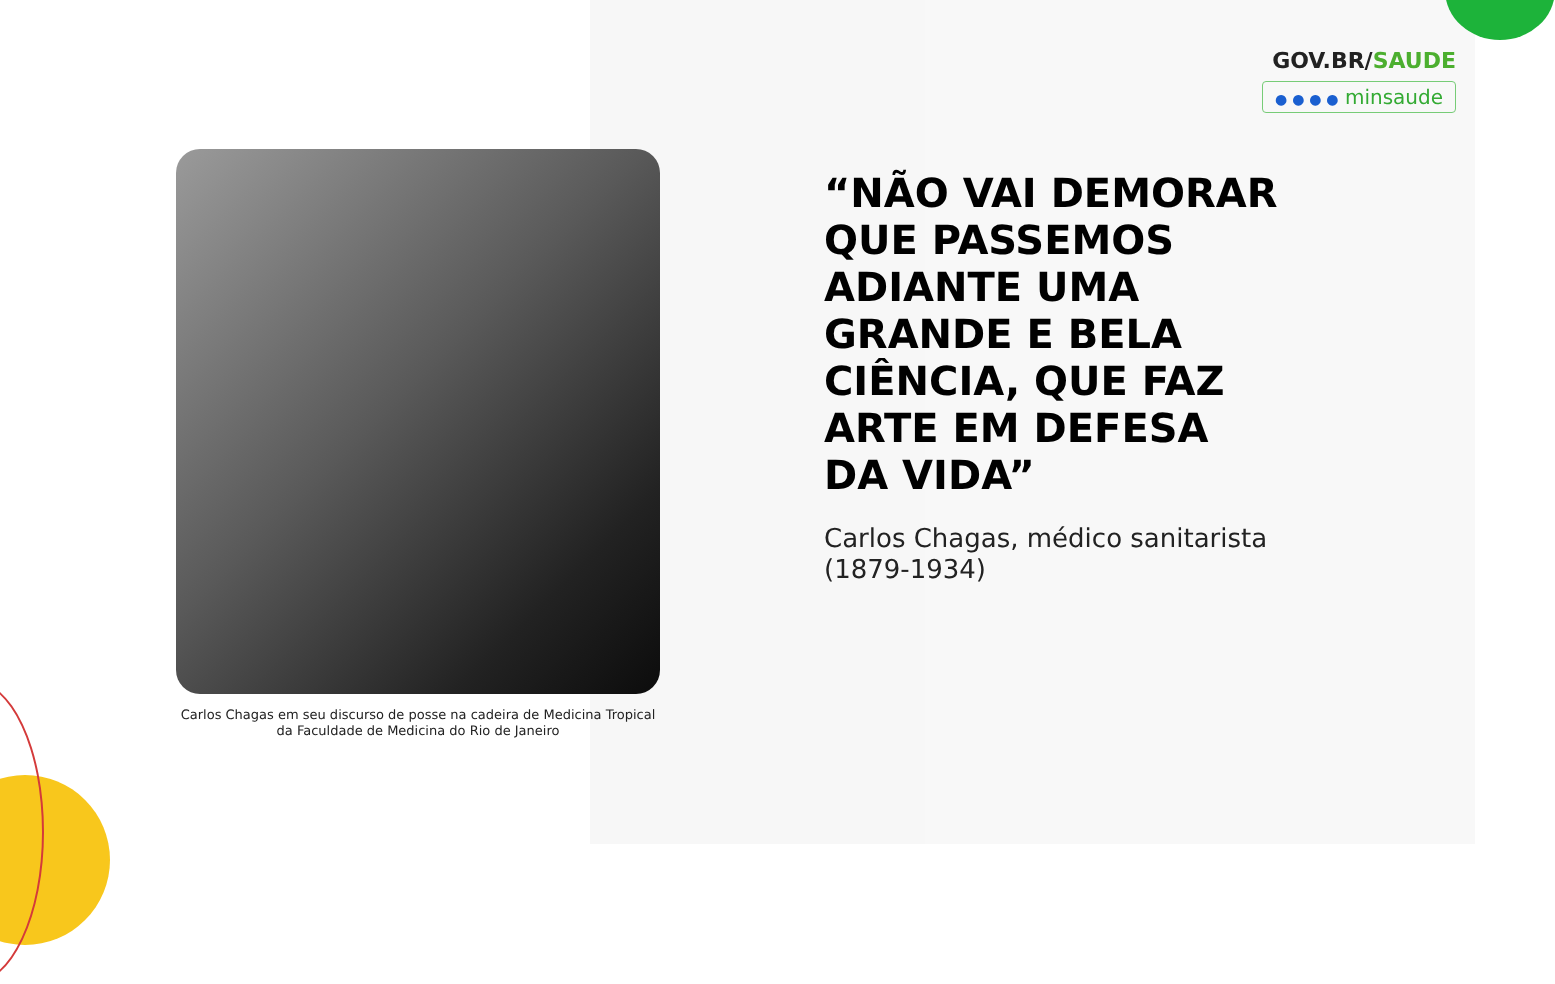GOV.BR/SAUDE
● ● ● ● minsaude
Carlos Chagas em seu discurso de posse na cadeira de Medicina Tropical da Faculdade de Medicina do Rio de Janeiro
“NÃO VAI DEMORAR QUE PASSEMOS ADIANTE UMA GRANDE E BELA CIÊNCIA, QUE FAZ ARTE EM DEFESA DA VIDA”
Carlos Chagas, médico sanitarista (1879-1934)